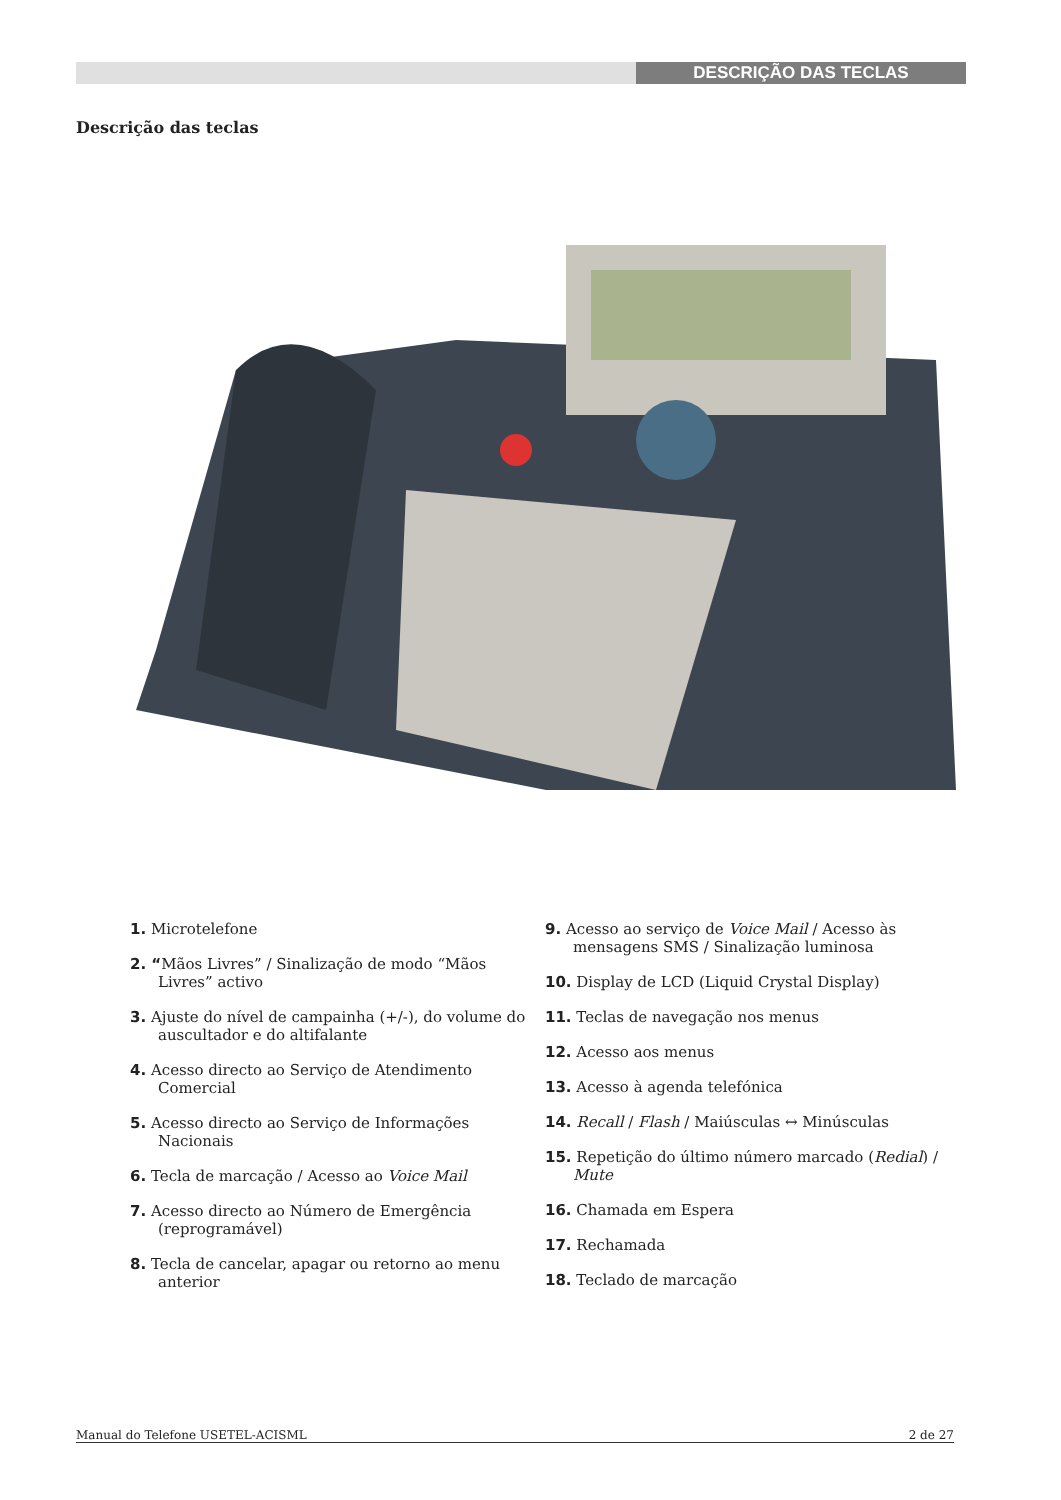DESCRIÇÃO DAS TECLAS
Descrição das teclas
1. Microtelefone
2. “Mãos Livres” / Sinalização de modo “Mãos Livres” activo
3. Ajuste do nível de campainha (+/-), do volume do auscultador e do altifalante
4. Acesso directo ao Serviço de Atendimento Comercial
5. Acesso directo ao Serviço de Informações Nacionais
6. Tecla de marcação / Acesso ao Voice Mail
7. Acesso directo ao Número de Emergência (reprogramável)
8. Tecla de cancelar, apagar ou retorno ao menu anterior
9. Acesso ao serviço de Voice Mail / Acesso às mensagens SMS / Sinalização luminosa
10. Display de LCD (Liquid Crystal Display)
11. Teclas de navegação nos menus
12. Acesso aos menus
13. Acesso à agenda telefónica
14. Recall / Flash / Maiúsculas ↔ Minúsculas
15. Repetição do último número marcado (Redial) / Mute
16. Chamada em Espera
17. Rechamada
18. Teclado de marcação
Manual do Telefone USETEL-ACISML 2 de 27